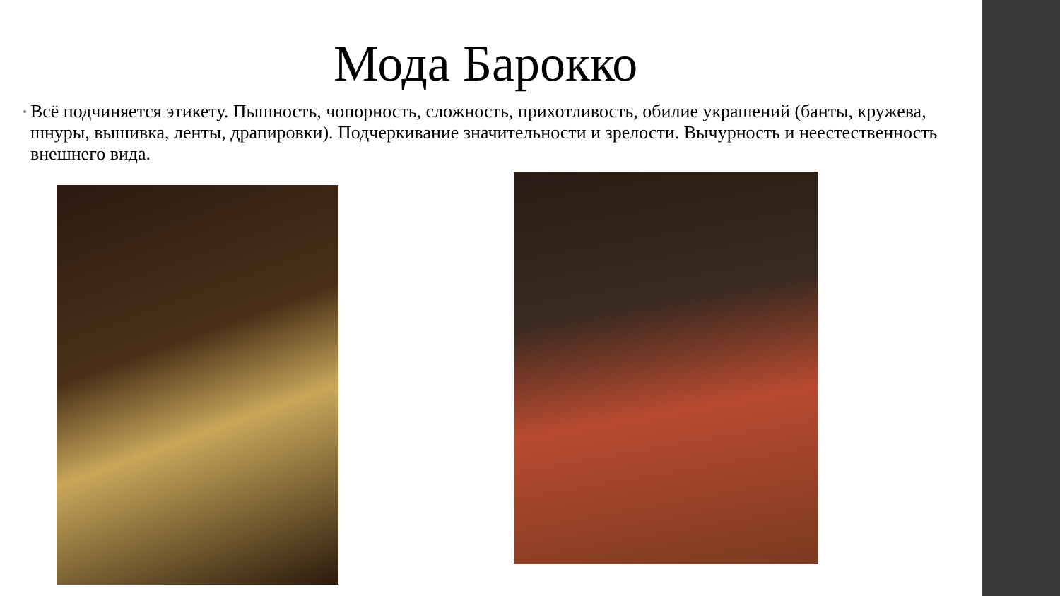Мода Барокко
•
Всё подчиняется этикету. Пышность, чопорность, сложность, прихотливость, обилие украшений (банты, кружева, шнуры, вышивка, ленты, драпировки). Подчеркивание значительности и зрелости. Вычурность и неестественность внешнего вида.